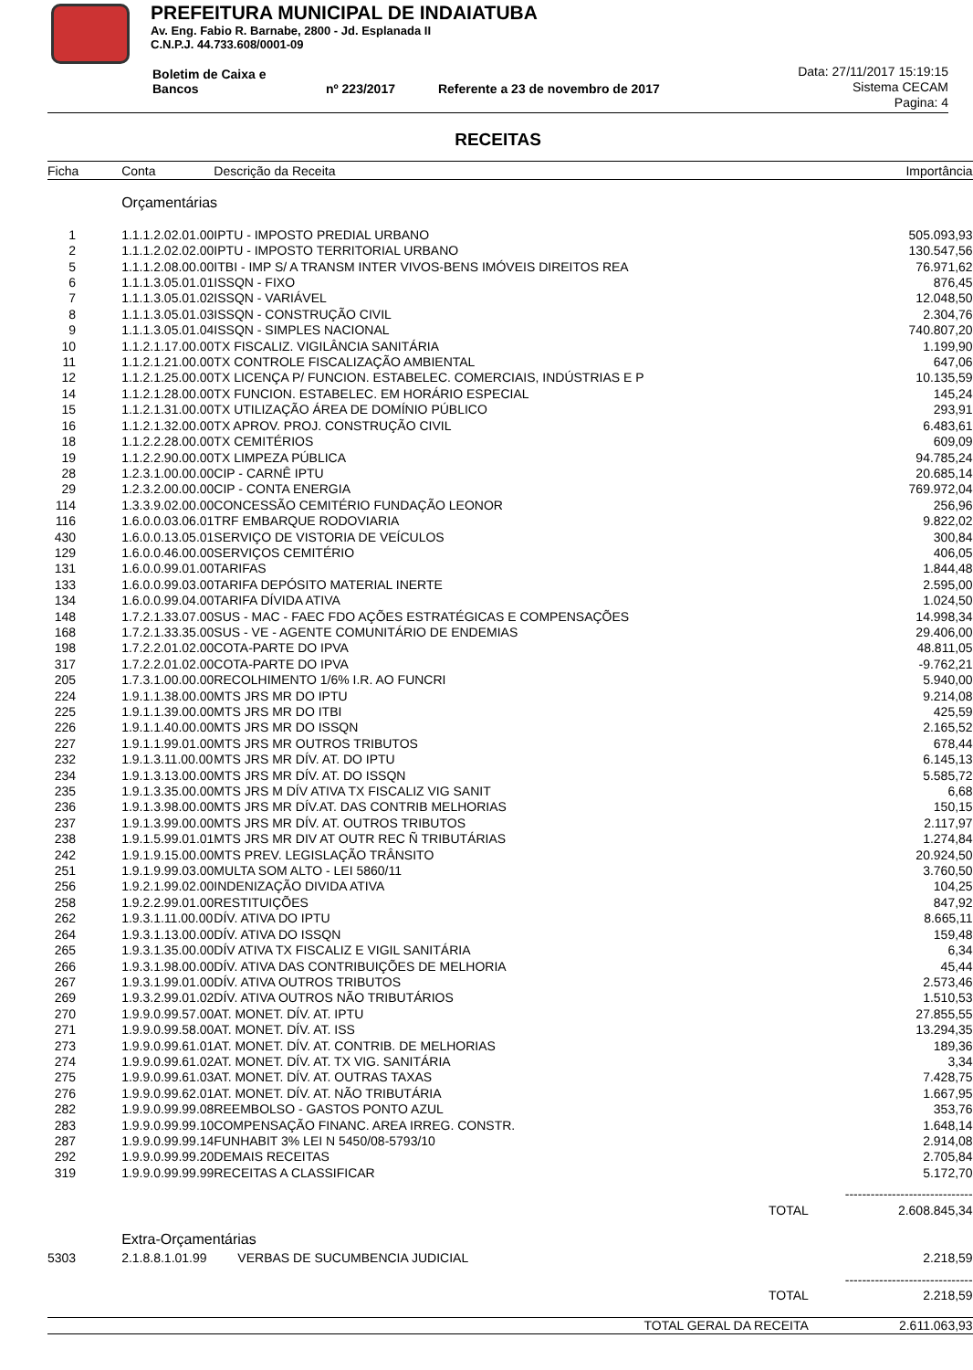PREFEITURA MUNICIPAL DE INDAIATUBA
Av. Eng. Fabio R. Barnabe, 2800 - Jd. Esplanada II
C.N.P.J. 44.733.608/0001-09
Boletim de Caixa e Bancos nº 223/2017 Referente a 23 de novembro de 2017
Data: 27/11/2017 15:19:15
Sistema CECAM
Pagina: 4
RECEITAS
| Ficha | Conta | Descrição da Receita | | Importância |
| --- | --- | --- | --- | --- |
| | Orçamentárias | | | |
| 1 | 1.1.1.2.02.01.00 | IPTU - IMPOSTO PREDIAL URBANO | | 505.093,93 |
| 2 | 1.1.1.2.02.02.00 | IPTU - IMPOSTO TERRITORIAL URBANO | | 130.547,56 |
| 5 | 1.1.1.2.08.00.00 | ITBI - IMP S/ A TRANSM INTER VIVOS-BENS IMÓVEIS DIREITOS REA | | 76.971,62 |
| 6 | 1.1.1.3.05.01.01 | ISSQN - FIXO | | 876,45 |
| 7 | 1.1.1.3.05.01.02 | ISSQN - VARIÁVEL | | 12.048,50 |
| 8 | 1.1.1.3.05.01.03 | ISSQN - CONSTRUÇÃO CIVIL | | 2.304,76 |
| 9 | 1.1.1.3.05.01.04 | ISSQN - SIMPLES NACIONAL | | 740.807,20 |
| 10 | 1.1.2.1.17.00.00 | TX FISCALIZ. VIGILÂNCIA SANITÁRIA | | 1.199,90 |
| 11 | 1.1.2.1.21.00.00 | TX CONTROLE FISCALIZAÇÃO AMBIENTAL | | 647,06 |
| 12 | 1.1.2.1.25.00.00 | TX LICENÇA P/ FUNCION. ESTABELEC. COMERCIAIS, INDÚSTRIAS E P | | 10.135,59 |
| 14 | 1.1.2.1.28.00.00 | TX FUNCION. ESTABELEC. EM HORÁRIO ESPECIAL | | 145,24 |
| 15 | 1.1.2.1.31.00.00 | TX UTILIZAÇÃO ÁREA DE DOMÍNIO PÚBLICO | | 293,91 |
| 16 | 1.1.2.1.32.00.00 | TX APROV. PROJ. CONSTRUÇÃO CIVIL | | 6.483,61 |
| 18 | 1.1.2.2.28.00.00 | TX CEMITÉRIOS | | 609,09 |
| 19 | 1.1.2.2.90.00.00 | TX LIMPEZA PÚBLICA | | 94.785,24 |
| 28 | 1.2.3.1.00.00.00 | CIP - CARNÊ IPTU | | 20.685,14 |
| 29 | 1.2.3.2.00.00.00 | CIP - CONTA ENERGIA | | 769.972,04 |
| 114 | 1.3.3.9.02.00.00 | CONCESSÃO CEMITÉRIO FUNDAÇÃO LEONOR | | 256,96 |
| 116 | 1.6.0.0.03.06.01 | TRF EMBARQUE RODOVIARIA | | 9.822,02 |
| 430 | 1.6.0.0.13.05.01 | SERVIÇO DE VISTORIA DE VEÍCULOS | | 300,84 |
| 129 | 1.6.0.0.46.00.00 | SERVIÇOS CEMITÉRIO | | 406,05 |
| 131 | 1.6.0.0.99.01.00 | TARIFAS | | 1.844,48 |
| 133 | 1.6.0.0.99.03.00 | TARIFA DEPÓSITO MATERIAL INERTE | | 2.595,00 |
| 134 | 1.6.0.0.99.04.00 | TARIFA DÍVIDA ATIVA | | 1.024,50 |
| 148 | 1.7.2.1.33.07.00 | SUS - MAC - FAEC FDO AÇÕES ESTRATÉGICAS E COMPENSAÇÕES | | 14.998,34 |
| 168 | 1.7.2.1.33.35.00 | SUS - VE - AGENTE COMUNITÁRIO DE ENDEMIAS | | 29.406,00 |
| 198 | 1.7.2.2.01.02.00 | COTA-PARTE DO IPVA | | 48.811,05 |
| 317 | 1.7.2.2.01.02.00 | COTA-PARTE DO IPVA | | -9.762,21 |
| 205 | 1.7.3.1.00.00.00 | RECOLHIMENTO 1/6% I.R. AO FUNCRI | | 5.940,00 |
| 224 | 1.9.1.1.38.00.00 | MTS JRS MR DO IPTU | | 9.214,08 |
| 225 | 1.9.1.1.39.00.00 | MTS JRS MR DO ITBI | | 425,59 |
| 226 | 1.9.1.1.40.00.00 | MTS JRS MR DO ISSQN | | 2.165,52 |
| 227 | 1.9.1.1.99.01.00 | MTS JRS MR OUTROS TRIBUTOS | | 678,44 |
| 232 | 1.9.1.3.11.00.00 | MTS JRS MR DÍV. AT. DO IPTU | | 6.145,13 |
| 234 | 1.9.1.3.13.00.00 | MTS JRS MR DÍV. AT. DO ISSQN | | 5.585,72 |
| 235 | 1.9.1.3.35.00.00 | MTS JRS M DÍV ATIVA TX FISCALIZ VIG SANIT | | 6,68 |
| 236 | 1.9.1.3.98.00.00 | MTS JRS MR DÍV.AT. DAS CONTRIB MELHORIAS | | 150,15 |
| 237 | 1.9.1.3.99.00.00 | MTS JRS MR DÍV. AT. OUTROS TRIBUTOS | | 2.117,97 |
| 238 | 1.9.1.5.99.01.01 | MTS JRS MR DIV AT OUTR REC Ñ TRIBUTÁRIAS | | 1.274,84 |
| 242 | 1.9.1.9.15.00.00 | MTS PREV. LEGISLAÇÃO TRÂNSITO | | 20.924,50 |
| 251 | 1.9.1.9.99.03.00 | MULTA SOM ALTO - LEI 5860/11 | | 3.760,50 |
| 256 | 1.9.2.1.99.02.00 | INDENIZAÇÃO DIVIDA ATIVA | | 104,25 |
| 258 | 1.9.2.2.99.01.00 | RESTITUIÇÕES | | 847,92 |
| 262 | 1.9.3.1.11.00.00 | DÍV. ATIVA DO IPTU | | 8.665,11 |
| 264 | 1.9.3.1.13.00.00 | DÍV. ATIVA DO ISSQN | | 159,48 |
| 265 | 1.9.3.1.35.00.00 | DÍV ATIVA TX FISCALIZ E VIGIL SANITÁRIA | | 6,34 |
| 266 | 1.9.3.1.98.00.00 | DÍV. ATIVA DAS CONTRIBUIÇÕES DE MELHORIA | | 45,44 |
| 267 | 1.9.3.1.99.01.00 | DÍV. ATIVA OUTROS TRIBUTOS | | 2.573,46 |
| 269 | 1.9.3.2.99.01.02 | DÍV. ATIVA OUTROS NÃO TRIBUTÁRIOS | | 1.510,53 |
| 270 | 1.9.9.0.99.57.00 | AT. MONET. DÍV. AT. IPTU | | 27.855,55 |
| 271 | 1.9.9.0.99.58.00 | AT. MONET. DÍV. AT. ISS | | 13.294,35 |
| 273 | 1.9.9.0.99.61.01 | AT. MONET. DÍV. AT. CONTRIB. DE MELHORIAS | | 189,36 |
| 274 | 1.9.9.0.99.61.02 | AT. MONET. DÍV. AT. TX VIG. SANITÁRIA | | 3,34 |
| 275 | 1.9.9.0.99.61.03 | AT. MONET. DÍV. AT. OUTRAS TAXAS | | 7.428,75 |
| 276 | 1.9.9.0.99.62.01 | AT. MONET. DÍV. AT. NÃO TRIBUTÁRIA | | 1.667,95 |
| 282 | 1.9.9.0.99.99.08 | REEMBOLSO - GASTOS PONTO AZUL | | 353,76 |
| 283 | 1.9.9.0.99.99.10 | COMPENSAÇÃO FINANC. AREA IRREG. CONSTR. | | 1.648,14 |
| 287 | 1.9.9.0.99.99.14 | FUNHABIT 3% LEI N 5450/08-5793/10 | | 2.914,08 |
| 292 | 1.9.9.0.99.99.20 | DEMAIS RECEITAS | | 2.705,84 |
| 319 | 1.9.9.0.99.99.99 | RECEITAS A CLASSIFICAR | | 5.172,70 |
| | | | | ------------------------------ |
| | | | TOTAL | 2.608.845,34 |
| | Extra-Orçamentárias | | | |
| 5303 | 2.1.8.8.1.01.99 | VERBAS DE SUCUMBENCIA JUDICIAL | | 2.218,59 |
| | | | | ------------------------------ |
| | | | TOTAL | 2.218,59 |
| | | | TOTAL GERAL DA RECEITA | 2.611.063,93 |